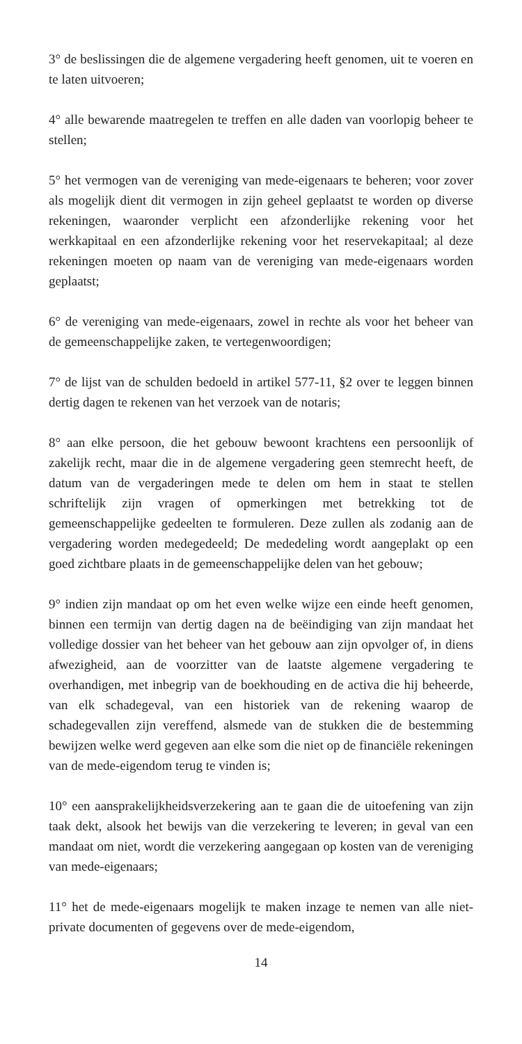3° de beslissingen die de algemene vergadering heeft genomen, uit te voeren en te laten uitvoeren;
4° alle bewarende maatregelen te treffen en alle daden van voorlopig beheer te stellen;
5° het vermogen van de vereniging van mede-eigenaars te beheren; voor zover als mogelijk dient dit vermogen in zijn geheel geplaatst te worden op diverse rekeningen, waaronder verplicht een afzonderlijke rekening voor het werkkapitaal en een afzonderlijke rekening voor het reservekapitaal; al deze rekeningen moeten op naam van de vereniging van mede-eigenaars worden geplaatst;
6° de vereniging van mede-eigenaars, zowel in rechte als voor het beheer van de gemeenschappelijke zaken, te vertegenwoordigen;
7° de lijst van de schulden bedoeld in artikel 577-11, §2 over te leggen binnen dertig dagen te rekenen van het verzoek van de notaris;
8° aan elke persoon, die het gebouw bewoont krachtens een persoonlijk of zakelijk recht, maar die in de algemene vergadering geen stemrecht heeft, de datum van de vergaderingen mede te delen om hem in staat te stellen schriftelijk zijn vragen of opmerkingen met betrekking tot de gemeenschappelijke gedeelten te formuleren. Deze zullen als zodanig aan de vergadering worden medegedeeld; De mededeling wordt aangeplakt op een goed zichtbare plaats in de gemeenschappelijke delen van het gebouw;
9° indien zijn mandaat op om het even welke wijze een einde heeft genomen, binnen een termijn van dertig dagen na de beëindiging van zijn mandaat het volledige dossier van het beheer van het gebouw aan zijn opvolger of, in diens afwezigheid, aan de voorzitter van de laatste algemene vergadering te overhandigen, met inbegrip van de boekhouding en de activa die hij beheerde, van elk schadegeval, van een historiek van de rekening waarop de schadegevallen zijn vereffend, alsmede van de stukken die de bestemming bewijzen welke werd gegeven aan elke som die niet op de financiële rekeningen van de mede-eigendom terug te vinden is;
10° een aansprakelijkheidsverzekering aan te gaan die de uitoefening van zijn taak dekt, alsook het bewijs van die verzekering te leveren; in geval van een mandaat om niet, wordt die verzekering aangegaan op kosten van de vereniging van mede-eigenaars;
11° het de mede-eigenaars mogelijk te maken inzage te nemen van alle niet-private documenten of gegevens over de mede-eigendom,
14